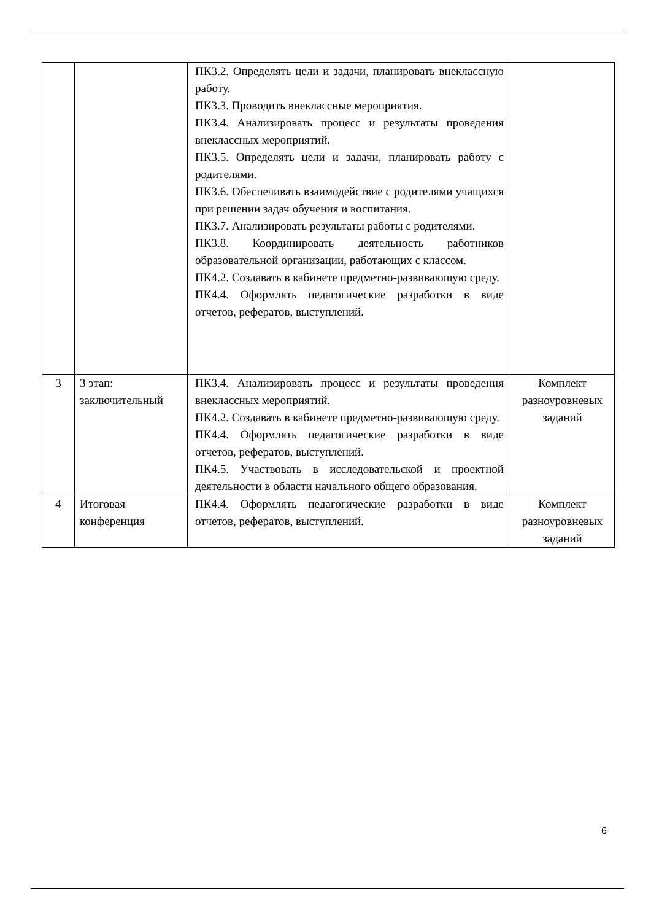| | | ПК3.2. Определять цели и задачи, планировать внеклассную работу. ПК3.3. Проводить внеклассные мероприятия. ПК3.4. Анализировать процесс и результаты проведения внеклассных мероприятий. ПК3.5. Определять цели и задачи, планировать работу с родителями. ПК3.6. Обеспечивать взаимодействие с родителями учащихся при решении задач обучения и воспитания. ПК3.7. Анализировать результаты работы с родителями. ПК3.8. Координировать деятельность работников образовательной организации, работающих с классом. ПК4.2. Создавать в кабинете предметно-развивающую среду. ПК4.4. Оформлять педагогические разработки в виде отчетов, рефератов, выступлений. | |
| 3 | 3 этап: заключительный | ПК3.4. Анализировать процесс и результаты проведения внеклассных мероприятий. ПК4.2. Создавать в кабинете предметно-развивающую среду. ПК4.4. Оформлять педагогические разработки в виде отчетов, рефератов, выступлений. ПК4.5. Участвовать в исследовательской и проектной деятельности в области начального общего образования. | Комплект разноуровневых заданий |
| 4 | Итоговая конференция | ПК4.4. Оформлять педагогические разработки в виде отчетов, рефератов, выступлений. | Комплект разноуровневых заданий |
6